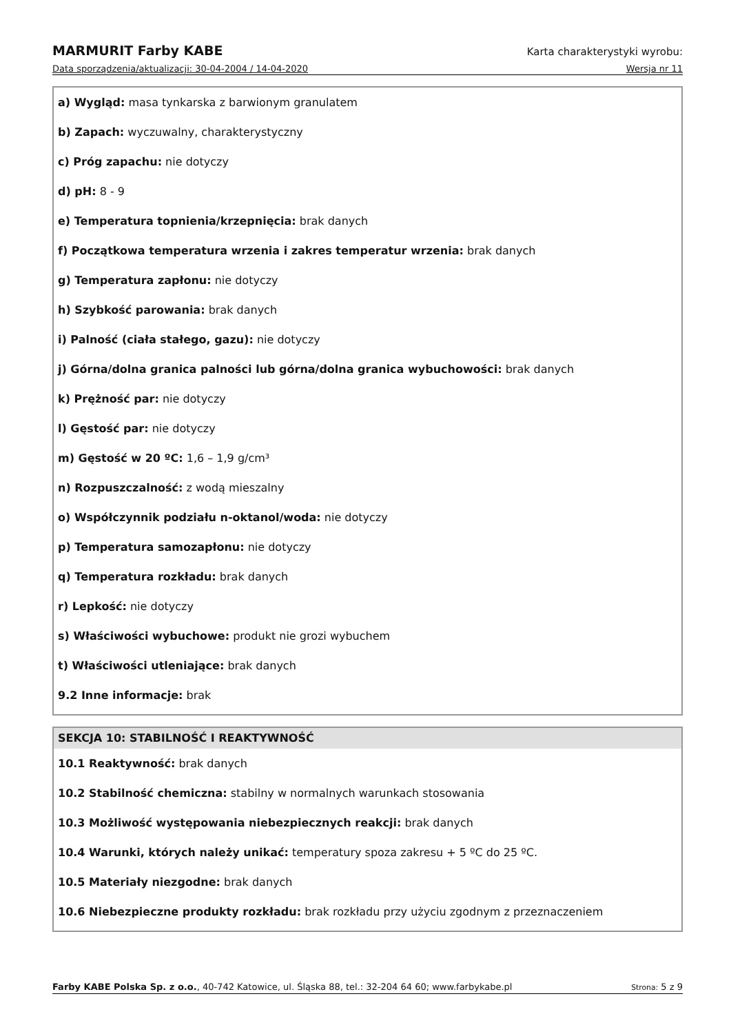MARMURIT Farby KABE Karta charakterystyki wyrobu:
Data sporządzenia/aktualizacji: 30-04-2004 / 14-04-2020 Wersja nr 11
a) Wygląd: masa tynkarska z barwionym granulatem
b) Zapach: wyczuwalny, charakterystyczny
c) Próg zapachu: nie dotyczy
d) pH: 8 - 9
e) Temperatura topnienia/krzepnięcia: brak danych
f) Początkowa temperatura wrzenia i zakres temperatur wrzenia: brak danych
g) Temperatura zapłonu: nie dotyczy
h) Szybkość parowania: brak danych
i) Palność (ciała stałego, gazu): nie dotyczy
j) Górna/dolna granica palności lub górna/dolna granica wybuchowości: brak danych
k) Prężność par: nie dotyczy
l) Gęstość par: nie dotyczy
m) Gęstość w 20 ºC: 1,6 – 1,9 g/cm³
n) Rozpuszczalność: z wodą mieszalny
o) Współczynnik podziału n-oktanol/woda: nie dotyczy
p) Temperatura samozapłonu: nie dotyczy
q) Temperatura rozkładu: brak danych
r) Lepkość: nie dotyczy
s) Właściwości wybuchowe: produkt nie grozi wybuchem
t) Właściwości utleniające: brak danych
9.2 Inne informacje: brak
SEKCJA 10: STABILNOŚĆ I REAKTYWNOŚĆ
10.1 Reaktywność: brak danych
10.2 Stabilność chemiczna: stabilny w normalnych warunkach stosowania
10.3 Możliwość występowania niebezpiecznych reakcji: brak danych
10.4 Warunki, których należy unikać: temperatury spoza zakresu + 5 ºC do 25 ºC.
10.5 Materiały niezgodne: brak danych
10.6 Niebezpieczne produkty rozkładu: brak rozkładu przy użyciu zgodnym z przeznaczeniem
Farby KABE Polska Sp. z o.o., 40-742 Katowice, ul. Śląska 88, tel.: 32-204 64 60; www.farbykabe.pl Strona: 5 z 9